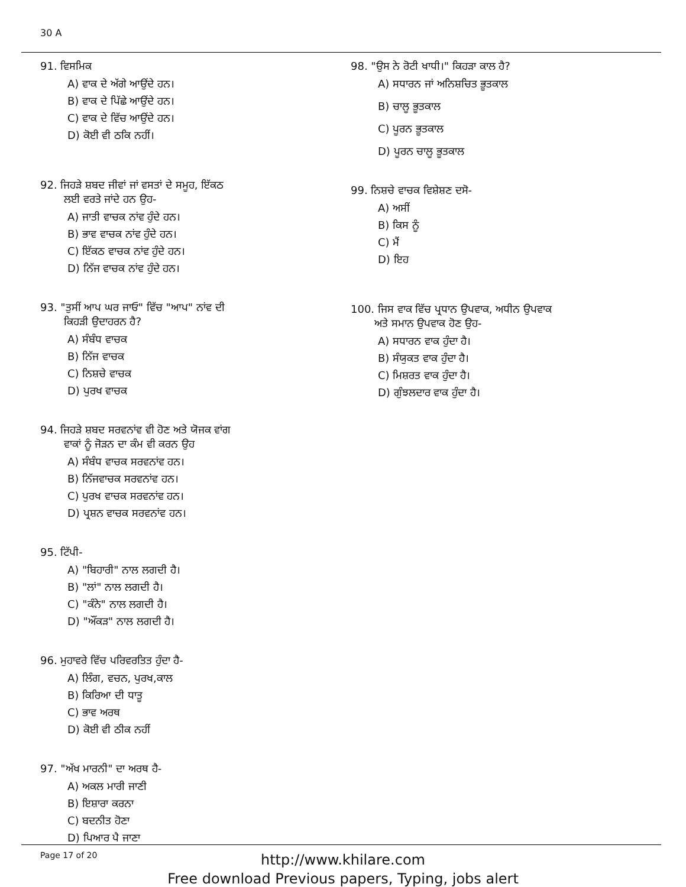30 A
91. ਵਿਸਮਿਕ
A) ਵਾਕ ਦੇ ਅੱਗੇ ਆਉਂਦੇ ਹਨ।
B) ਵਾਕ ਦੇ ਪਿੱਛੇ ਆਉਂਦੇ ਹਨ।
C) ਵਾਕ ਦੇ ਵਿੱਚ ਆਉਂਦੇ ਹਨ।
D) ਕੋਈ ਵੀ ਠਕਿ ਨਹੀਂ।
92. ਜਿਹੜੇ ਸ਼ਬਦ ਜੀਵਾਂ ਜਾਂ ਵਸਤਾਂ ਦੇ ਸਮੂਹ, ਇੱਕਠ
ਲਈ ਵਰਤੇ ਜਾਂਦੇ ਹਨ ਉਹ-
A) ਜਾਤੀ ਵਾਚਕ ਨਾਂਵ ਹੁੰਦੇ ਹਨ।
B) ਭਾਵ ਵਾਚਕ ਨਾਂਵ ਹੁੰਦੇ ਹਨ।
C) ਇੱਕਠ ਵਾਚਕ ਨਾਂਵ ਹੁੰਦੇ ਹਨ।
D) ਨਿੱਜ ਵਾਚਕ ਨਾਂਵ ਹੁੰਦੇ ਹਨ।
93. "ਤੁਸੀਂ ਆਪ ਘਰ ਜਾਓ" ਵਿੱਚ "ਆਪ" ਨਾਂਵ ਦੀ
ਕਿਹੜੀ ਉਦਾਹਰਨ ਹੈ?
A) ਸੰਬੰਧ ਵਾਚਕ
B) ਨਿੱਜ ਵਾਚਕ
C) ਨਿਸ਼ਚੇ ਵਾਚਕ
D) ਪੁਰਖ ਵਾਚਕ
94. ਜਿਹੜੇ ਸ਼ਬਦ ਸਰਵਨਾਂਵ ਵੀ ਹੋਣ ਅਤੇ ਯੋਜਕ ਵਾਂਗ
ਵਾਕਾਂ ਨੂੰ ਜੋੜਨ ਦਾ ਕੰਮ ਵੀ ਕਰਨ ਉਹ
A) ਸੰਬੰਧ ਵਾਚਕ ਸਰਵਨਾਂਵ ਹਨ।
B) ਨਿੱਜਵਾਚਕ ਸਰਵਨਾਂਵ ਹਨ।
C) ਪੁਰਖ ਵਾਚਕ ਸਰਵਨਾਂਵ ਹਨ।
D) ਪ੍ਰਸ਼ਨ ਵਾਚਕ ਸਰਵਨਾਂਵ ਹਨ।
95. ਟਿੱਪੀ-
A) "ਬਿਹਾਰੀ" ਨਾਲ ਲਗਦੀ ਹੈ।
B) "ਲਾਂ" ਨਾਲ ਲਗਦੀ ਹੈ।
C) "ਕੰਨੇ" ਨਾਲ ਲਗਦੀ ਹੈ।
D) "ਔਂਕੜ" ਨਾਲ ਲਗਦੀ ਹੈ।
96. ਮੁਹਾਵਰੇ ਵਿੱਚ ਪਰਿਵਰਤਿਤ ਹੁੰਦਾ ਹੈ-
A) ਲਿੰਗ, ਵਚਨ, ਪੁਰਖ,ਕਾਲ
B) ਕਿਰਿਆ ਦੀ ਧਾਤੂ
C) ਭਾਵ ਅਰਥ
D) ਕੋਈ ਵੀ ਠੀਕ ਨਹੀਂ
97. "ਅੱਖ ਮਾਰਨੀ" ਦਾ ਅਰਥ ਹੈ-
A) ਅਕਲ ਮਾਰੀ ਜਾਣੀ
B) ਇਸ਼ਾਰਾ ਕਰਨਾ
C) ਬਦਨੀਤ ਹੋਣਾ
D) ਪਿਆਰ ਪੈ ਜਾਣਾ
98. "ਉਸ ਨੇ ਰੋਟੀ ਖਾਧੀ।" ਕਿਹੜਾ ਕਾਲ ਹੈ?
A) ਸਧਾਰਨ ਜਾਂ ਅਨਿਸ਼ਚਿਤ ਭੂਤਕਾਲ
B) ਚਾਲੂ ਭੂਤਕਾਲ
C) ਪੂਰਨ ਭੂਤਕਾਲ
D) ਪੂਰਨ ਚਾਲੂ ਭੂਤਕਾਲ
99. ਨਿਸ਼ਚੇ ਵਾਚਕ ਵਿਸ਼ੇਸ਼ਣ ਦਸੋ-
A) ਅਸੀਂ
B) ਕਿਸ ਨੂੰ
C) ਮੈਂ
D) ਇਹ
100. ਜਿਸ ਵਾਕ ਵਿੱਚ ਪ੍ਰਧਾਨ ਉਪਵਾਕ, ਅਧੀਨ ਉਪਵਾਕ
ਅਤੇ ਸਮਾਨ ਉਪਵਾਕ ਹੋਣ ਉਹ-
A) ਸਧਾਰਨ ਵਾਕ ਹੁੰਦਾ ਹੈ।
B) ਸੰਯੁਕਤ ਵਾਕ ਹੁੰਦਾ ਹੈ।
C) ਮਿਸ਼ਰਤ ਵਾਕ ਹੁੰਦਾ ਹੈ।
D) ਗੁੰਝਲਦਾਰ ਵਾਕ ਹੁੰਦਾ ਹੈ।
Page 17 of 20
http://www.khilare.com
Free download Previous papers, Typing, jobs alert